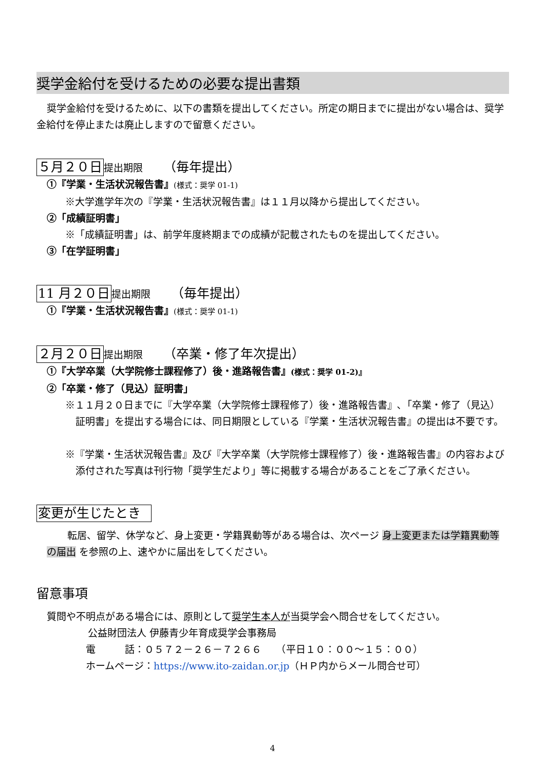奨学金給付を受けるための必要な提出書類
奨学金給付を受けるために、以下の書類を提出してください。所定の期日までに提出がない場合は、奨学金給付を停止または廃止しますので留意ください。
５月２０日提出期限 （毎年提出）
①『学業・生活状況報告書』(様式：奨学 01-1)
※大学進学年次の『学業・生活状況報告書』は１１月以降から提出してください。
②「成績証明書」
※「成績証明書」は、前学年度終期までの成績が記載されたものを提出してください。
③「在学証明書」
11 月２０日提出期限 （毎年提出）
①『学業・生活状況報告書』(様式：奨学 01-1)
２月２０日提出期限 （卒業・修了年次提出）
①『大学卒業（大学院修士課程修了）後・進路報告書』(様式：奨学 01-2)』
②「卒業・修了（見込）証明書」
※１１月２０日までに『大学卒業（大学院修士課程修了）後・進路報告書』､「卒業・修了（見込）証明書」を提出する場合には、同日期限としている『学業・生活状況報告書』の提出は不要です。
※『学業・生活状況報告書』及び『大学卒業（大学院修士課程修了）後・進路報告書』の内容および添付された写真は刊行物「奨学生だより」等に掲載する場合があることをご了承ください。
変更が生じたとき
転居、留学、休学など、身上変更・学籍異動等がある場合は、次ページ 身上変更または学籍異動等の届出 を参照の上、速やかに届出をしてください。
留意事項
質問や不明点がある場合には、原則として奨学生本人が当奨学会へ問合せをしてください。
公益財団法人 伊藤青少年育成奨学会事務局
電　　　話：０５７２－２６－７２６６　　（平日１０：００～１５：００）
ホームページ：https://www.ito-zaidan.or.jp（ＨＰ内からメール問合せ可）
4